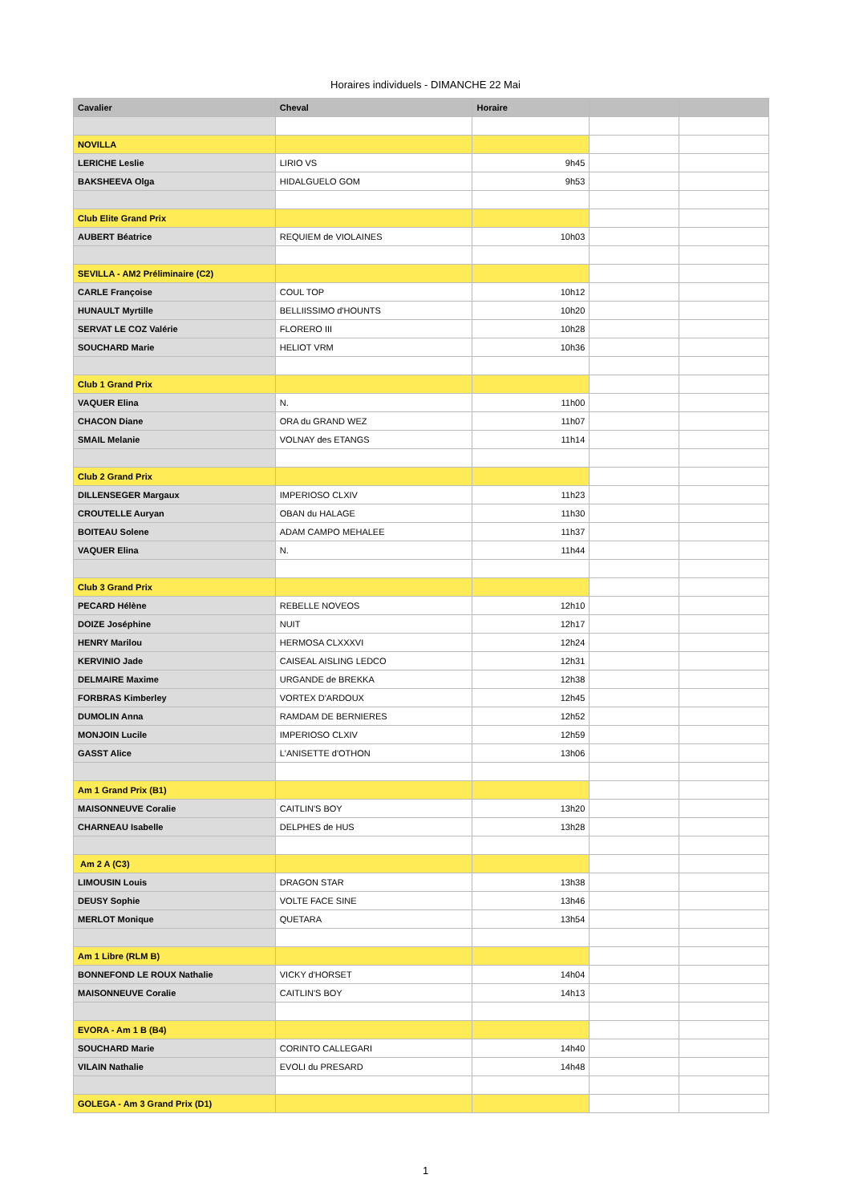Horaires individuels - DIMANCHE 22 Mai
| Cavalier | Cheval | Horaire | | |
| --- | --- | --- | --- | --- |
| NOVILLA | | | | |
| LERICHE Leslie | LIRIO VS | 9h45 | | |
| BAKSHEEVA Olga | HIDALGUELO GOM | 9h53 | | |
| Club Elite Grand Prix | | | | |
| AUBERT Béatrice | REQUIEM de VIOLAINES | 10h03 | | |
| SEVILLA - AM2 Préliminaire (C2) | | | | |
| CARLE Françoise | COUL TOP | 10h12 | | |
| HUNAULT Myrtille | BELLIISSIMO d'HOUNTS | 10h20 | | |
| SERVAT LE COZ Valérie | FLORERO III | 10h28 | | |
| SOUCHARD Marie | HELIOT VRM | 10h36 | | |
| Club 1 Grand Prix | | | | |
| VAQUER Elina | N. | 11h00 | | |
| CHACON Diane | ORA du GRAND WEZ | 11h07 | | |
| SMAIL Melanie | VOLNAY des ETANGS | 11h14 | | |
| Club 2 Grand Prix | | | | |
| DILLENSEGER Margaux | IMPERIOSO CLXIV | 11h23 | | |
| CROUTELLE Auryan | OBAN du HALAGE | 11h30 | | |
| BOITEAU Solene | ADAM CAMPO MEHALEE | 11h37 | | |
| VAQUER Elina | N. | 11h44 | | |
| Club 3 Grand Prix | | | | |
| PECARD Hélène | REBELLE NOVEOS | 12h10 | | |
| DOIZE Joséphine | NUIT | 12h17 | | |
| HENRY Marilou | HERMOSA CLXXXVI | 12h24 | | |
| KERVINIO Jade | CAISEAL AISLING LEDCO | 12h31 | | |
| DELMAIRE Maxime | URGANDE de BREKKA | 12h38 | | |
| FORBRAS Kimberley | VORTEX D'ARDOUX | 12h45 | | |
| DUMOLIN Anna | RAMDAM DE BERNIERES | 12h52 | | |
| MONJOIN Lucile | IMPERIOSO CLXIV | 12h59 | | |
| GASST Alice | L'ANISETTE d'OTHON | 13h06 | | |
| Am 1 Grand Prix (B1) | | | | |
| MAISONNEUVE Coralie | CAITLIN'S BOY | 13h20 | | |
| CHARNEAU Isabelle | DELPHES de HUS | 13h28 | | |
| Am 2 A (C3) | | | | |
| LIMOUSIN Louis | DRAGON STAR | 13h38 | | |
| DEUSY Sophie | VOLTE FACE SINE | 13h46 | | |
| MERLOT Monique | QUETARA | 13h54 | | |
| Am 1 Libre (RLM B) | | | | |
| BONNEFOND LE ROUX Nathalie | VICKY d'HORSET | 14h04 | | |
| MAISONNEUVE Coralie | CAITLIN'S BOY | 14h13 | | |
| EVORA - Am 1 B (B4) | | | | |
| SOUCHARD Marie | CORINTO CALLEGARI | 14h40 | | |
| VILAIN Nathalie | EVOLI du PRESARD | 14h48 | | |
| GOLEGA - Am 3 Grand Prix (D1) | | | | |
1